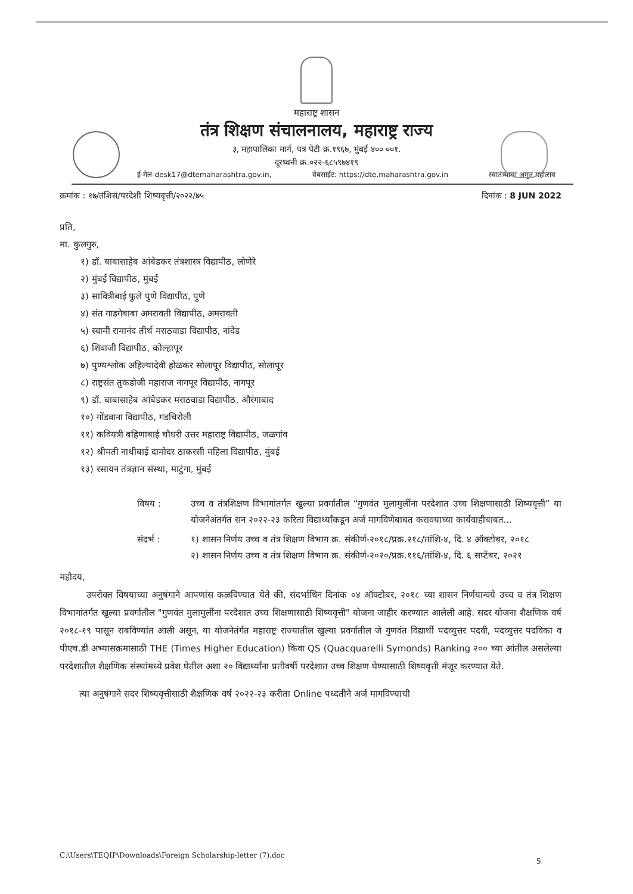महाराष्ट्र शासन
तंत्र शिक्षण संचालनालय, महाराष्ट्र राज्य
३, महापालिका मार्ग, पत्र पेटी क्र.१९६७, मुंबई ४०० ००१.
दूरध्वनी क्र.०२२-६८५९७४१९
ई-मेल-desk17@dtemaharashtra.gov.in, वेबसाईट: https://dte.maharashtra.gov.in स्वातंत्र्याचा अमृत महोत्सव
क्रमांक : १७/तंशिसं/परदेशी शिष्यवृत्ती/२०२२/७५ दिनांक : 8 JUN 2022
प्रति,
मा. कुलगुरु,
१) डॉ. बाबासाहेब आंबेडकर तंत्रशास्त्र विद्यापीठ, लोणेरे
२) मुंबई विद्यापीठ, मुंबई
३) सावित्रीबाई फुले पुणे विद्यापीठ, पुणे
४) संत गाडगेबाबा अमरावती विद्यापीठ, अमरावती
५) स्वामी रामानंद तीर्थ मराठवाडा विद्यापीठ, नांदेड
६) शिवाजी विद्यापीठ, कोल्हापूर
७) पुण्यश्लोक अहिल्यादेवी होळकर सोलापूर विद्यापीठ, सोलापूर
८) राष्ट्रसंत तुकडोजी महाराज नागपूर विद्यापीठ, नागपूर
९) डॉ. बाबासाहेब आंबेडकर मराठवाडा विद्यापीठ, औरंगाबाद
१०) गोंडवाना विद्यापीठ, गडचिरोली
११) कवियत्री बहिणाबाई चौधरी उत्तर महाराष्ट्र विद्यापीठ, जळगांव
१२) श्रीमती नाथीबाई दामोदर ठाकरसी महिला विद्यापीठ, मुंबई
१३) रसायन तंत्रज्ञान संस्था, माटुंगा, मुंबई
विषय : उच्च व तंत्रशिक्षण विभागांतर्गत खुल्या प्रवर्गातील “गुणवंत मुलामुलींना परदेशात उच्च शिक्षणासाठी शिष्यवृत्ती” या योजनेअंतर्गत सन २०२२-२३ करिता विद्यार्थ्यांकडून अर्ज मागविणेबाबत करावयाच्या कार्यवाहीबाबत...
संदर्भ : १) शासन निर्णय उच्च व तंत्र शिक्षण विभाग क्र. संकीर्ण-२०१८/प्रक्र.२१८/तांशि-४, दि. ४ ऑक्टोबर, २०१८
२) शासन निर्णय उच्च व तंत्र शिक्षण विभाग क्र. संकीर्ण-२०२०/प्रक्र.११६/तांशि-४, दि. ६ सप्टेंबर, २०२१
महोदय,
उपरोक्त विषयाच्या अनुषंगाने आपणांस कळविण्यात येते की, संदर्भाधिन दिनांक ०४ ऑक्टोबर, २०१८ च्या शासन निर्णयान्वये उच्च व तंत्र शिक्षण विभागांतर्गत खुल्या प्रवर्गातील "गुणवंत मुलामुलींना परदेशात उच्च शिक्षणासाठी शिष्यवृत्ती" योजना जाहीर करण्यात आलेली आहे. सदर योजना शैक्षणिक वर्ष २०१८-१९ पासून राबविण्यांत आली असून, या योजनेतंर्गत महाराष्ट्र राज्यातील खुल्या प्रवर्गातील जे गुणवंत विद्यार्थी पदव्युत्तर पदवी, पदव्युत्तर पदविका व पीएच.डी अभ्यासक्रमासाठी THE (Times Higher Education) किंवा QS (Quacquarelli Symonds) Ranking २०० च्या आंतील असलेल्या परदेशातील शैक्षणिक संस्थांमध्ये प्रवेश घेतील अशा २० विद्यार्थ्यांना प्रतीवर्षी परदेशात उच्च शिक्षण घेण्यासाठी शिष्यवृत्ती मंजूर करण्यात येते.
त्या अनुषंगाने सदर शिष्यवृत्तीसाठी शैक्षणिक वर्ष २०२२-२३ करीता Online पध्दतीने अर्ज मागविण्याची
C:\Users\TEQIP\Downloads\Foreign Scholarship-letter (7).doc
5